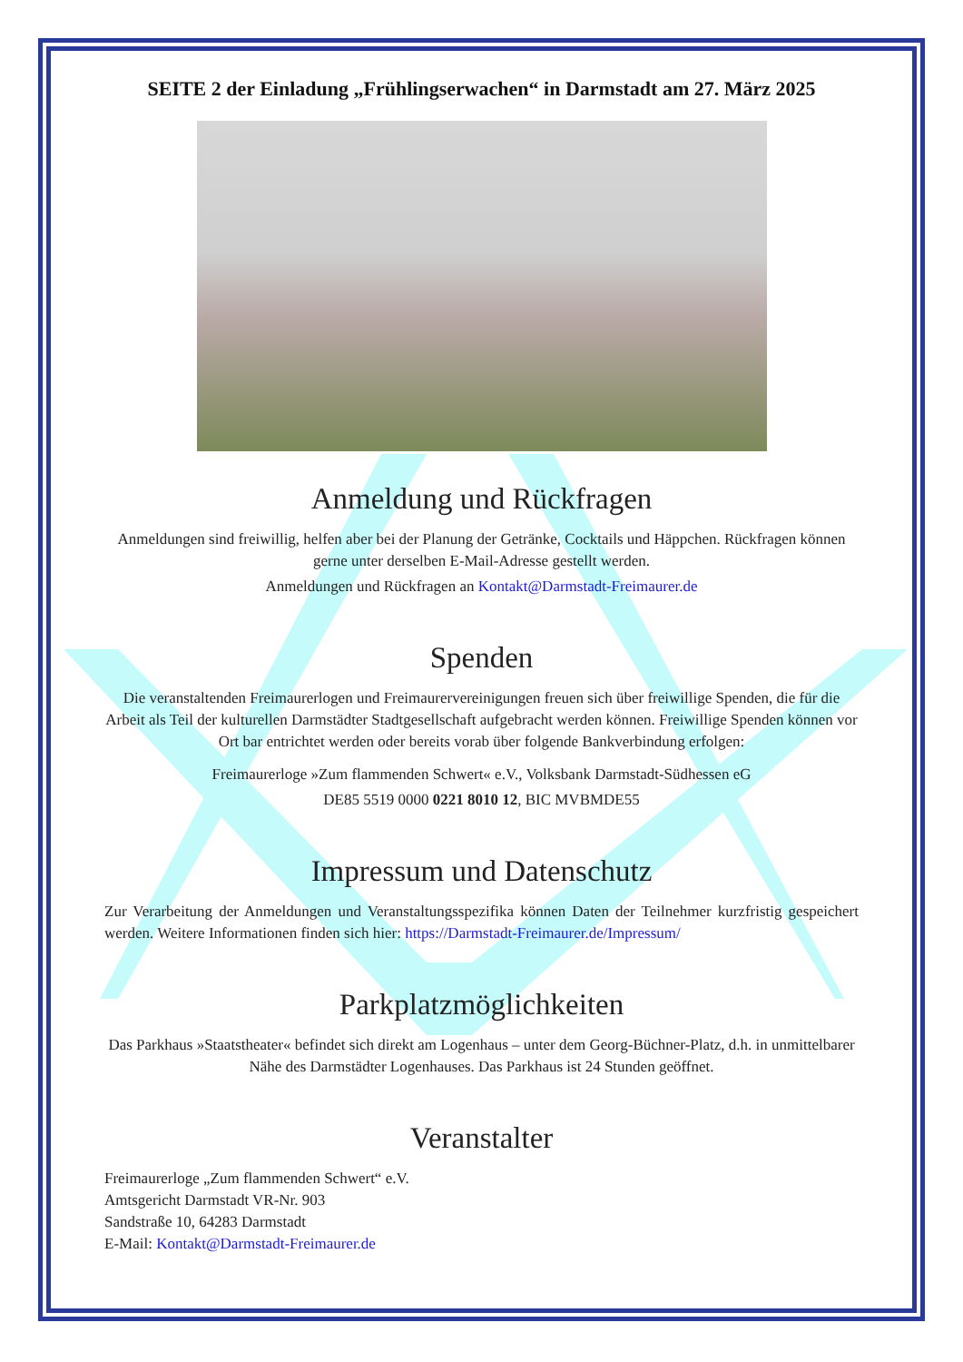SEITE 2 der Einladung „Frühlingserwachen“ in Darmstadt am 27. März 2025
Anmeldung und Rückfragen
Anmeldungen sind freiwillig, helfen aber bei der Planung der Getränke, Cocktails und Häppchen. Rückfragen können gerne unter derselben E-Mail-Adresse gestellt werden.
Anmeldungen und Rückfragen an Kontakt@Darmstadt-Freimaurer.de
Spenden
Die veranstaltenden Freimaurerlogen und Freimaurervereinigungen freuen sich über freiwillige Spenden, die für die Arbeit als Teil der kulturellen Darmstädter Stadtgesellschaft aufgebracht werden können. Freiwillige Spenden können vor Ort bar entrichtet werden oder bereits vorab über folgende Bankverbindung erfolgen:
Freimaurerloge »Zum flammenden Schwert« e.V., Volksbank Darmstadt-Südhessen eG
DE85 5519 0000 0221 8010 12, BIC MVBMDE55
Impressum und Datenschutz
Zur Verarbeitung der Anmeldungen und Veranstaltungsspezifika können Daten der Teilnehmer kurzfristig gespeichert werden. Weitere Informationen finden sich hier: https://Darmstadt-Freimaurer.de/Impressum/
Parkplatzmöglichkeiten
Das Parkhaus »Staatstheater« befindet sich direkt am Logenhaus – unter dem Georg-Büchner-Platz, d.h. in unmittelbarer Nähe des Darmstädter Logenhauses. Das Parkhaus ist 24 Stunden geöffnet.
Veranstalter
Freimaurerloge „Zum flammenden Schwert“ e.V.
Amtsgericht Darmstadt VR-Nr. 903
Sandstraße 10, 64283 Darmstadt
E-Mail: Kontakt@Darmstadt-Freimaurer.de